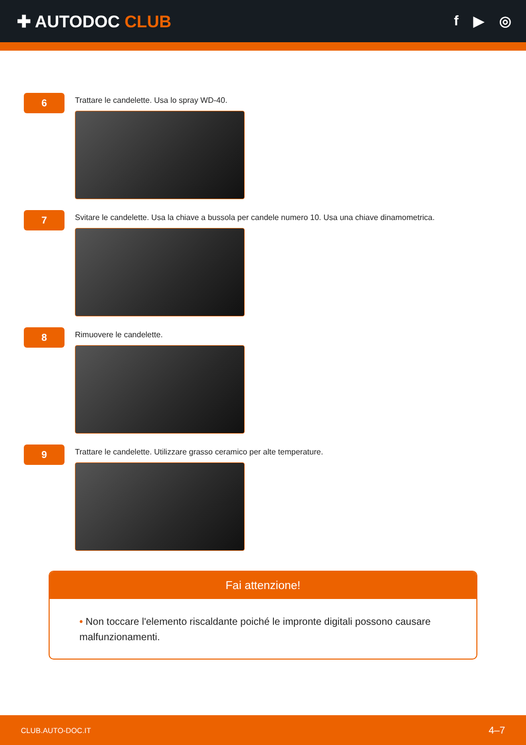✚ AUTODOC CLUB
f ▶ ◎
6
Trattare le candelette. Usa lo spray WD-40.
7
Svitare le candelette. Usa la chiave a bussola per candele numero 10. Usa una chiave dinamometrica.
8
Rimuovere le candelette.
9
Trattare le candelette. Utilizzare grasso ceramico per alte temperature.
Fai attenzione!
• Non toccare l'elemento riscaldante poiché le impronte digitali possono causare malfunzionamenti.
CLUB.AUTO-DOC.IT 4–7